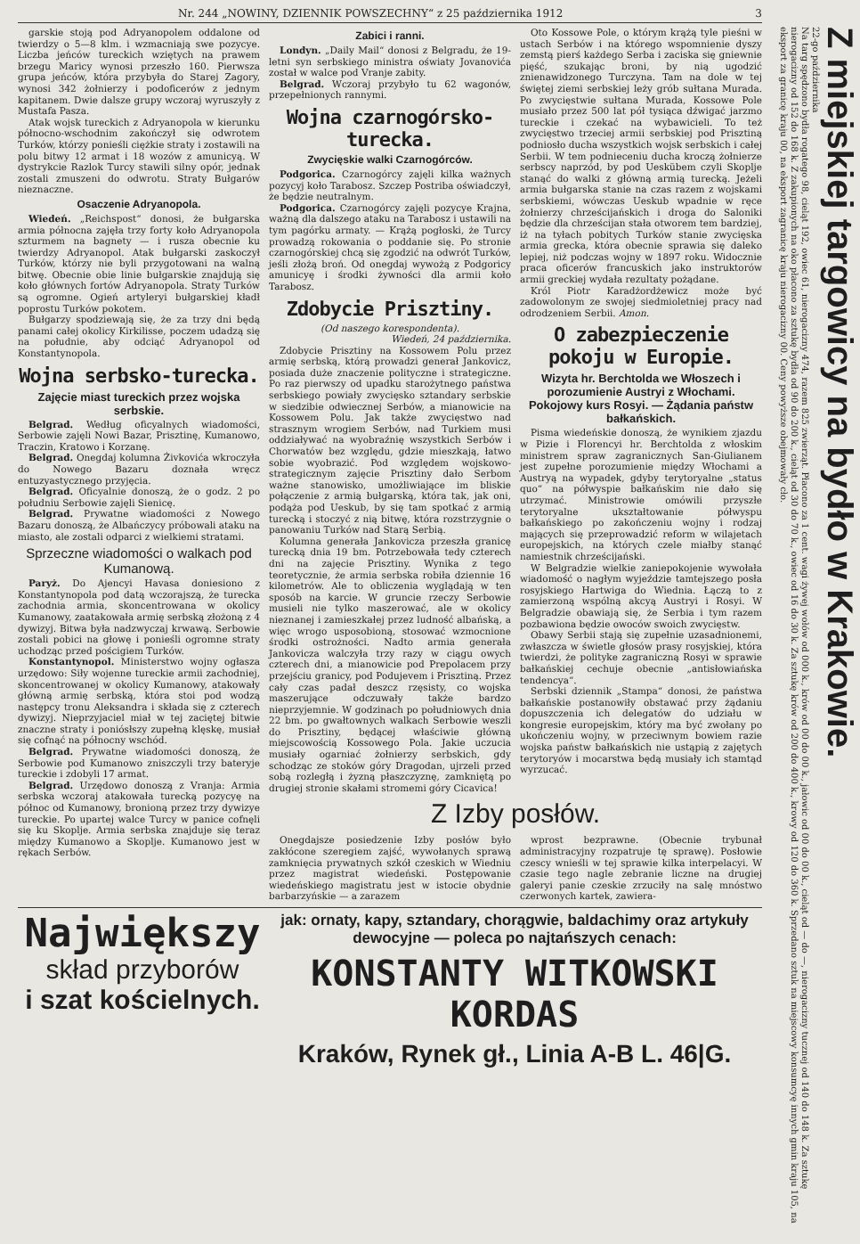Nr. 244 „NOWINY, DZIENNIK POWSZECHNY“ z 25 października 1912 3
garskie stoją pod Adryanopolem oddalone od twierdzy o 5—8 klm. i wzmacniają swe pozycye. Liczba jeńców tureckich wziętych na prawem brzegu Maricy wynosi przeszło 160. Pierwsza grupa jeńców, która przybyła do Starej Zagory, wynosi 342 żołnierzy i podoficerów z jednym kapitanem. Dwie dalsze grupy wczoraj wyruszyły z Mustafa Pasza.
Atak wojsk tureckich z Adryanopola w kierunku północno-wschodnim zakończył się odwrotem Turków, którzy ponieśli ciężkie straty i zostawili na polu bitwy 12 armat i 18 wozów z amunicyą. W dystrykcie Razlok Turcy stawili silny opór, jednak zostali zmuszeni do odwrotu. Straty Bułgarów nieznaczne.
Osaczenie Adryanopola.
Wiedeń. „Reichspost“ donosi, że bułgarska armia północna zajęła trzy forty koło Adryanopola szturmem na bagnety — i rusza obecnie ku twierdzy Adryanopol. Atak bułgarski zaskoczył Turków, którzy nie byli przygotowani na walną bitwę. Obecnie obie linie bułgarskie znajdują się koło głównych fortów Adryanopola. Straty Turków są ogromne. Ogień artyleryi bułgarskiej kładł poprostu Turków pokotem.
Bułgarzy spodziewają się, że za trzy dni będą panami całej okolicy Kirkilisse, poczem udadzą się na południe, aby odciąć Adryanopol od Konstantynopola.
Wojna serbsko-turecka.
Zajęcie miast tureckich przez wojska serbskie.
Belgrad. Według oficyalnych wiadomości, Serbowie zajęli Nowi Bazar, Prisztinę, Kumanowo, Traczin, Kratowo i Korzanę.
Belgrad. Onegdaj kolumna Żivkovića wkroczyła do Nowego Bazaru doznała wręcz entuzyastycznego przyjęcia.
Belgrad. Oficyalnie donoszą, że o godz. 2 po południu Serbowie zajęli Sienicę.
Belgrad. Prywatne wiadomości z Nowego Bazaru donoszą, że Albańczycy próbowali ataku na miasto, ale zostali odparci z wielkiemi stratami.
Sprzeczne wiadomości o walkach pod Kumanową.
Paryż. Do Ajencyi Havasa doniesiono z Konstantynopola pod datą wczorajszą, że turecka zachodnia armia, skoncentrowana w okolicy Kumanowy, zaatakowała armię serbską złożoną z 4 dywizyj. Bitwa była nadzwyczaj krwawą. Serbowie zostali pobici na głowę i ponieśli ogromne straty uchodząc przed pościgiem Turków.
Konstantynopol. Ministerstwo wojny ogłasza urzędowo: Siły wojenne tureckie armii zachodniej, skoncentrowanej w okolicy Kumanowy, atakowały główną armię serbską, która stoi pod wodzą następcy tronu Aleksandra i składa się z czterech dywizyj. Nieprzyjaciel miał w tej zaciętej bitwie znaczne straty i poniósłszy zupełną klęskę, musiał się cofnąć na północny wschód.
Belgrad. Prywatne wiadomości donoszą, że Serbowie pod Kumanowo zniszczyli trzy bateryje tureckie i zdobyli 17 armat.
Belgrad. Urzędowo donoszą z Vranja: Armia serbska wczoraj atakowała turecką pozycyę na północ od Kumanowy, bronioną przez trzy dywizye tureckie. Po upartej walce Turcy w panice cofnęli się ku Skoplje. Armia serbska znajduje się teraz między Kumanowo a Skoplje. Kumanowo jest w rękach Serbów.
Zabici i ranni.
Londyn. „Daily Mail“ donosi z Belgradu, że 19-letni syn serbskiego ministra oświaty Jovanovića został w walce pod Vranje zabity.
Belgrad. Wczoraj przybyło tu 62 wagonów, przepełnionych rannymi.
Wojna czarnogórsko-turecka.
Zwycięskie walki Czarnogórców.
Podgorica. Czarnogórcy zajęli kilka ważnych pozycyj koło Tarabosz. Szczep Postriba oświadczył, że będzie neutralnym.
Podgorica. Czarnogórcy zajęli pozycye Krajna, ważną dla dalszego ataku na Tarabosz i ustawili na tym pagórku armaty. — Krążą pogłoski, że Turcy prowadzą rokowania o poddanie się. Po stronie czarnogórskiej chcą się zgodzić na odwrót Turków, jeśli złożą broń. Od onegdaj wywożą z Podgoricy amunicyę i środki żywności dla armii koło Tarabosz.
Zdobycie Prisztiny.
(Od naszego korespondenta).
Wiedeń, 24 października.
Zdobycie Prisztiny na Kossowem Polu przez armię serbską, którą prowadzi generał Jankovicz, posiada duże znaczenie polityczne i strategiczne. Po raz pierwszy od upadku starożytnego państwa serbskiego powiały zwycięsko sztandary serbskie w siedzibie odwiecznej Serbów, a mianowicie na Kossowem Polu. Jak także zwycięstwo nad strasznym wrogiem Serbów, nad Turkiem musi oddziaływać na wyobraźnię wszystkich Serbów i Chorwatów bez względu, gdzie mieszkają, łatwo sobie wyobrazić. Pod względem wojskowo-strategicznym zajęcie Prisztiny dało Serbom ważne stanowisko, umożliwiające im bliskie połączenie z armią bułgarską, która tak, jak oni, podąża pod Ueskub, by się tam spotkać z armią turecką i stoczyć z nią bitwę, która rozstrzygnie o panowaniu Turków nad Starą Serbią.
Kolumna generała Jankovicza przeszła granicę turecką dnia 19 bm. Potrzebowała tedy czterech dni na zajęcie Prisztiny. Wynika z tego teoretycznie, że armia serbska robiła dziennie 16 kilometrów. Ale to obliczenia wyglądają w ten sposób na karcie. W gruncie rzeczy Serbowie musieli nie tylko maszerować, ale w okolicy nieznanej i zamieszkałej przez ludność albańską, a więc wrogo usposobioną, stosować wzmocnione środki ostrożności. Nadto armia generała Jankovicza walczyła trzy razy w ciągu owych czterech dni, a mianowicie pod Prepolacem przy przejściu granicy, pod Podujevem i Prisztiną. Przez cały czas padał deszcz rzęsisty, co wojska maszerujące odczuwały także bardzo nieprzyjemnie. W godzinach po południowych dnia 22 bm. po gwałtownych walkach Serbowie weszli do Prisztiny, będącej właściwie główną miejscowością Kossowego Pola. Jakie uczucia musiały ogarniać żołnierzy serbskich, gdy schodząc ze stoków góry Dragodan, ujrzeli przed sobą rozległą i żyzną płaszczyznę, zamkniętą po drugiej stronie skałami stromemi góry Cicavica!
Oto Kossowe Pole, o którym krążą tyle pieśni w ustach Serbów i na którego wspomnienie dyszy zemstą pierś każdego Serba i zaciska się gniewnie pięść, szukając broni, by nią ugodzić znienawidzonego Turczyna. Tam na dole w tej świętej ziemi serbskiej leży grób sułtana Murada. Po zwycięstwie sułtana Murada, Kossowe Pole musiało przez 500 lat pół tysiąca dźwigać jarzmo tureckie i czekać na wybawicieli. To też zwycięstwo trzeciej armii serbskiej pod Prisztiną podniosło ducha wszystkich wojsk serbskich i całej Serbii. W tem podnieceniu ducha kroczą żołnierze serbscy naprzód, by pod Ueskübem czyli Skoplje stanąć do walki z główną armią turecką. Jeżeli armia bułgarska stanie na czas razem z wojskami serbskiemi, wówczas Ueskub wpadnie w ręce żołnierzy chrześcijańskich i droga do Saloniki będzie dla chrześcijan stała otworem tem bardziej, iż na tyłach pobitych Turków stanie zwycięska armia grecka, która obecnie sprawia się daleko lepiej, niż podczas wojny w 1897 roku. Widocznie praca oficerów francuskich jako instruktorów armii greckiej wydała rezultaty pożądane.
Król Piotr Karadżordżewicz może być zadowolonym ze swojej siedmioletniej pracy nad odrodzeniem Serbii. Amon.
O zabezpieczenie pokoju w Europie.
Wizyta hr. Berchtolda we Włoszech i porozumienie Austryi z Włochami. Pokojowy kurs Rosyi. — Żądania państw bałkańskich.
Pisma wiedeńskie donoszą, że wynikiem zjazdu w Pizie i Florencyi hr. Berchtolda z włoskim ministrem spraw zagranicznych San-Giulianem jest zupełne porozumienie między Włochami a Austryą na wypadek, gdyby terytoryalne „status quo“ na półwyspie bałkańskim nie dało się utrzymać. Ministrowie omówili przyszłe terytoryalne ukształtowanie półwyspu bałkańskiego po zakończeniu wojny i rodzaj mających się przeprowadzić reform w wilajetach europejskich, na których czele miałby stanąć namiestnik chrześcijański.
W Belgradzie wielkie zaniepokojenie wywołała wiadomość o nagłym wyjeździe tamtejszego posła rosyjskiego Hartwiga do Wiednia. Łączą to z zamierzoną wspólną akcyą Austryi i Rosyi. W Belgradzie obawiają się, że Serbia i tym razem pozbawiona będzie owoców swoich zwycięstw.
Obawy Serbii stają się zupełnie uzasadnionemi, zwłaszcza w świetle głosów prasy rosyjskiej, która twierdzi, że polityke zagraniczną Rosyi w sprawie bałkańskiej cechuje obecnie „antisłowiańska tendencya“.
Serbski dziennik „Stampa“ donosi, że państwa bałkańskie postanowiły obstawać przy żądaniu dopuszczenia ich delegatów do udziału w kongresie europejskim, który ma być zwołany po ukończeniu wojny, w przeciwnym bowiem razie wojska państw bałkańskich nie ustąpią z zajętych terytoryów i mocarstwa będą musiały ich stamtąd wyrzucać.
Z Izby posłów.
Onegdajsze posiedzenie Izby posłów było zakłócone szeregiem zajść, wywołanych sprawą zamknięcia prywatnych szkół czeskich w Wiedniu przez magistrat wiedeński. Postępowanie wiedeńskiego magistratu jest w istocie obydnie barbarzyńskie — a zarazem
wprost bezprawne. (Obecnie trybunał administracyjny rozpatruje tę sprawę). Posłowie czescy wnieśli w tej sprawie kilka interpelacyi. W czasie tego nagle zebranie liczne na drugiej galeryi panie czeskie zrzuciły na salę mnóstwo czerwonych kartek, zawiera-
Największy
skład przyborów
i szat kościelnych.
jak: ornaty, kapy, sztandary, chorągwie, baldachimy oraz artykuły dewocyjne — poleca po najtańszych cenach:
KONSTANTY WITKOWSKI KORDAS
Kraków, Rynek gł., Linia A-B L. 46|G.
Z miejskiej targowicy na bydło w Krakowie.
22-go października
Na targ spędzono bydła rogatego 98, cieląt 192, owiec 61, nierogacizny 474, razem 825 zwierząt. Płacono za 1 cent. wagi żywej wołów od 000 k., krów od 00 do 00 k., jałowic od 00 do 00 k., cieląt od — do —, nierogacizny tucznej od 140 do 148 k. Za sztukę nierogacizny od 152 do 168 k. Z zakupionych na oko płacono za sztukę bydła od 90 do 200 k., cieląt od 30 do 70 k., owiec od 16 do 30 k. Za sztukę krów od 200 do 400 k., krowy od 120 do 360 k. Sprzedano sztuk na miejscowy konsumcyę innych gmin kraju 105, na eksport za granicę kraju 00, na eksport zagranicę kraju nierogacizny 00. Ceny powyższe obejmowały cło.